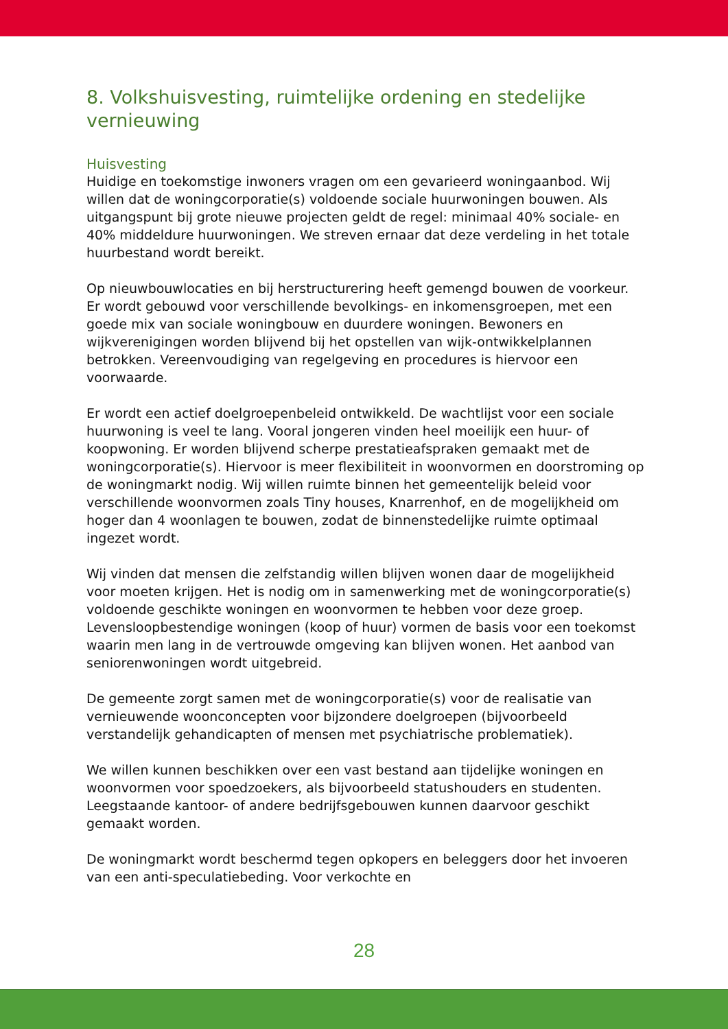8. Volkshuisvesting, ruimtelijke ordening en stedelijke vernieuwing
Huisvesting
Huidige en toekomstige inwoners vragen om een gevarieerd woningaanbod. Wij willen dat de woningcorporatie(s) voldoende sociale huurwoningen bouwen. Als uitgangspunt bij grote nieuwe projecten geldt de regel: minimaal 40% sociale- en 40% middeldure huurwoningen. We streven ernaar dat deze verdeling in het totale huurbestand wordt bereikt.
Op nieuwbouwlocaties en bij herstructurering heeft gemengd bouwen de voorkeur. Er wordt gebouwd voor verschillende bevolkings- en inkomensgroepen, met een goede mix van sociale woningbouw en duurdere woningen. Bewoners en wijkverenigingen worden blijvend bij het opstellen van wijk-ontwikkelplannen betrokken. Vereenvoudiging van regelgeving en procedures is hiervoor een voorwaarde.
Er wordt een actief doelgroepenbeleid ontwikkeld. De wachtlijst voor een sociale huurwoning is veel te lang. Vooral jongeren vinden heel moeilijk een huur- of koopwoning. Er worden blijvend scherpe prestatieafspraken gemaakt met de woningcorporatie(s). Hiervoor is meer flexibiliteit in woonvormen en doorstroming op de woningmarkt nodig. Wij willen ruimte binnen het gemeentelijk beleid voor verschillende woonvormen zoals Tiny houses, Knarrenhof, en de mogelijkheid om hoger dan 4 woonlagen te bouwen, zodat de binnenstedelijke ruimte optimaal ingezet wordt.
Wij vinden dat mensen die zelfstandig willen blijven wonen daar de mogelijkheid voor moeten krijgen. Het is nodig om in samenwerking met de woningcorporatie(s) voldoende geschikte woningen en woonvormen te hebben voor deze groep. Levensloopbestendige woningen (koop of huur) vormen de basis voor een toekomst waarin men lang in de vertrouwde omgeving kan blijven wonen. Het aanbod van seniorenwoningen wordt uitgebreid.
De gemeente zorgt samen met de woningcorporatie(s) voor de realisatie van vernieuwende woonconcepten voor bijzondere doelgroepen (bijvoorbeeld verstandelijk gehandicapten of mensen met psychiatrische problematiek).
We willen kunnen beschikken over een vast bestand aan tijdelijke woningen en woonvormen voor spoedzoekers, als bijvoorbeeld statushouders en studenten. Leegstaande kantoor- of andere bedrijfsgebouwen kunnen daarvoor geschikt gemaakt worden.
De woningmarkt wordt beschermd tegen opkopers en beleggers door het invoeren van een anti-speculatiebeding. Voor verkochte en
28